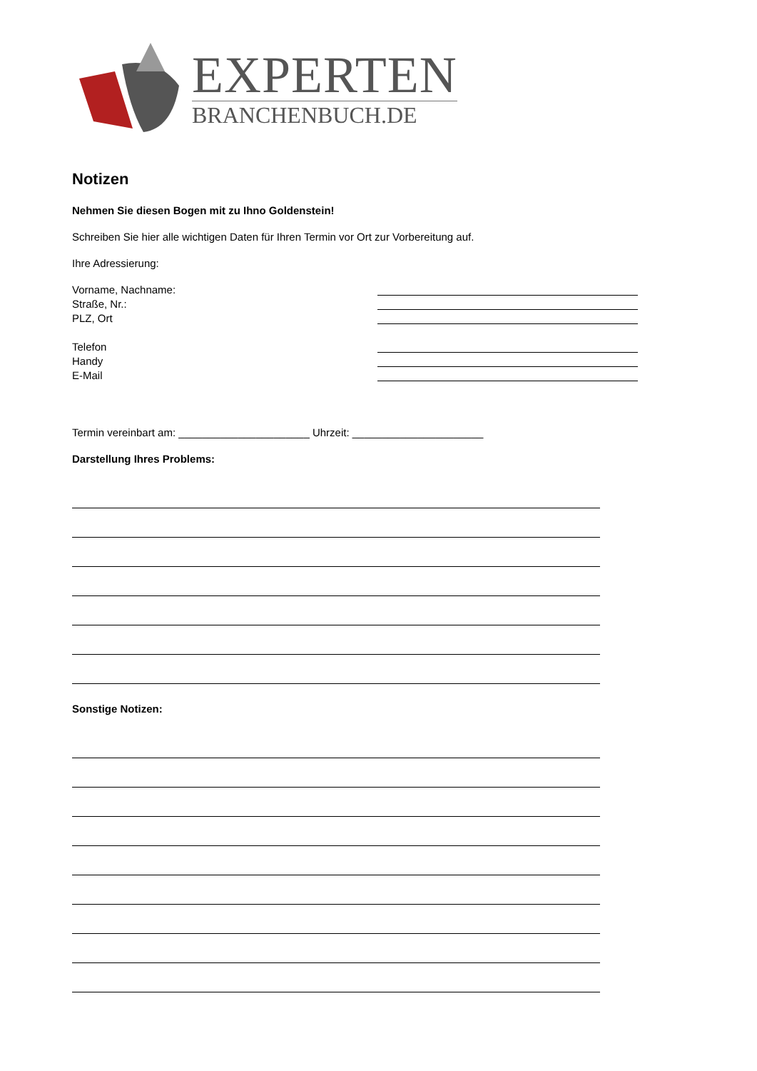EXPERTEN
BRANCHENBUCH.DE
Notizen
Nehmen Sie diesen Bogen mit zu Ihno Goldenstein!
Schreiben Sie hier alle wichtigen Daten für Ihren Termin vor Ort zur Vorbereitung auf.
Ihre Adressierung:
Vorname, Nachname:
Straße, Nr.:
PLZ, Ort
Telefon
Handy
E-Mail
Termin vereinbart am: ______________________ Uhrzeit: ______________________
Darstellung Ihres Problems:
Sonstige Notizen: